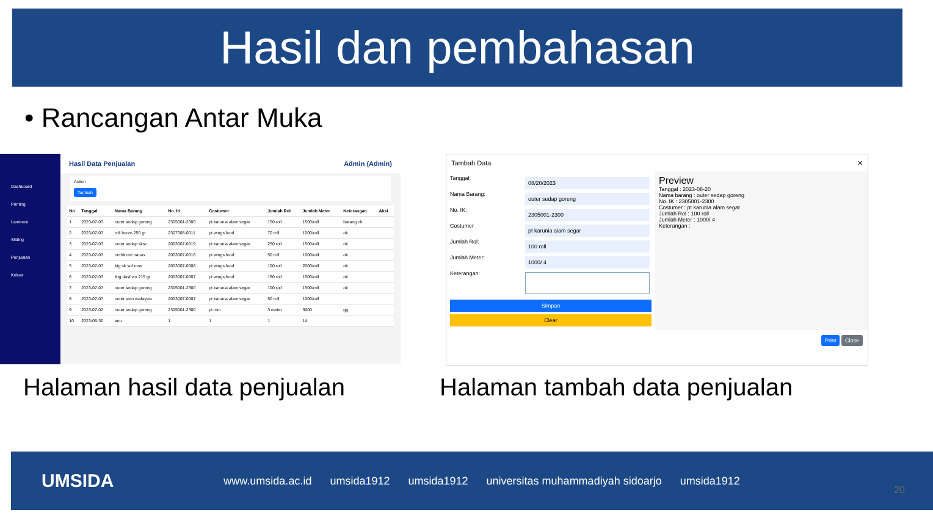Hasil dan pembahasan
• Rancangan Antar Muka
Dashboard
Printing
Laminasi
Slitting
Penjualan
Keluar
Hasil Data Penjualan Admin (Admin)
Action
Tambah
| No | Tanggal | Nama Barang | No. IK | Costumer | Jumlah Rol | Jumlah Meter | Keterangan | Aksi |
| --- | --- | --- | --- | --- | --- | --- | --- | --- |
| 1 | 2023-07-07 | outer sedap goreng | 2305001-2300 | pt karunia alam segar | 150 roll | 1500/roll | barang ok | |
| 2 | 2023-07-07 | roll boom 250 gr | 2307008-0011 | pt wings food | 70 roll | 1000/roll | ok | |
| 3 | 2023-07-07 | outer sedap sksc | 2003007-0019 | pt karunia alam segar | 250 roll | 1500/roll | ok | |
| 4 | 2023-07-07 | orchit roti nanas | 2003007-0018 | pt wings food | 50 roll | 1000/roll | ok | |
| 5 | 2023-07-07 | ktg sk sof rose | 2003007-0008 | pt wings food | 100 roll | 2000/roll | ok | |
| 6 | 2023-07-07 | Ktg dasf vio 215 gr | 2003007-0007 | pt wings food | 150 roll | 1500/roll | ok | |
| 7 | 2023-07-07 | outer sedap goreng | 2305001-2300 | pt karunia alam segar | 100 roll | 1500/roll | ok | |
| 8 | 2023-07-07 | outer soto malaysia | 2003007-0007 | pt karunia alam segar | 50 roll | 1000/roll | | |
| 9 | 2023-07-02 | outer sedap goreng | 2305001-2300 | pt mm | 3 meter | 3000 | gg | |
| 10 | 2023-06-30 | anu | 1 | 1 | 1 | 14 | | |
Tambah Data ✕
Tanggal: 08/20/2023
Nama Barang: outer sedap goreng
No. IK: 2305001-2300
Costumer pt karunia alam segar
Jumlah Rol: 100 roll
Jumlah Meter: 1000/ 4
Keterangan:
Simpan
Clear
Preview
Tanggal : 2023-08-20
Nama barang : outer sedap goreng
No. IK : 2305001-2300
Costumer : pt karunia alam segar
Jumlah Rol : 100 roll
Jumlah Meter : 1000/ 4
Keterangan :
Print Close
Halaman hasil data penjualan Halaman tambah data penjualan
UMSIDA www.umsida.ac.id umsida1912 umsida1912 universitas muhammadiyah sidoarjo umsida1912
20